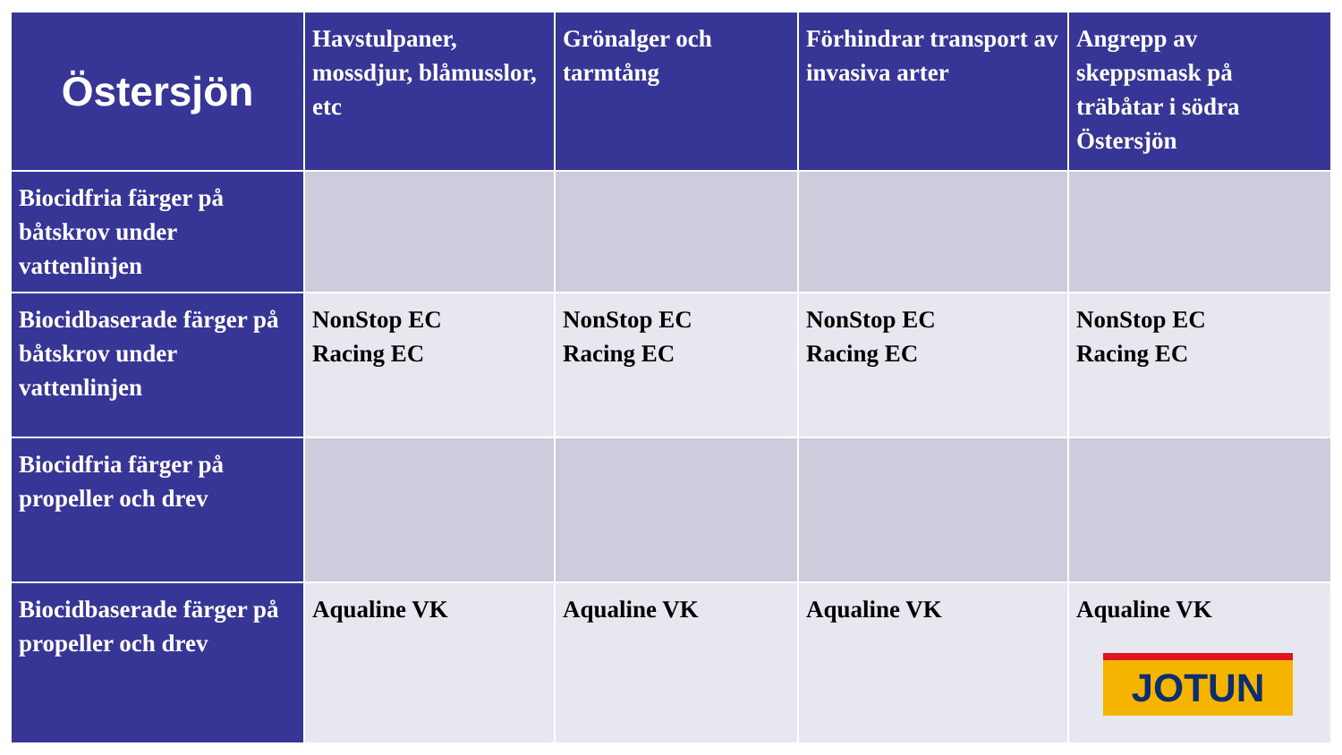| Östersjön | Havstulpaner, mossdjur, blåmusslor, etc | Grönalger och tarmtång | Förhindrar transport av invasiva arter | Angrepp av skeppsmask på träbåtar i södra Östersjön |
| --- | --- | --- | --- | --- |
| Biocidfria färger på båtskrov under vattenlinjen | | | | |
| Biocidbaserade färger på båtskrov under vattenlinjen | NonStop EC Racing EC | NonStop EC Racing EC | NonStop EC Racing EC | NonStop EC Racing EC |
| Biocidfria färger på propeller och drev | | | | |
| Biocidbaserade färger på propeller och drev | Aqualine VK | Aqualine VK | Aqualine VK | Aqualine VK JOTUN |